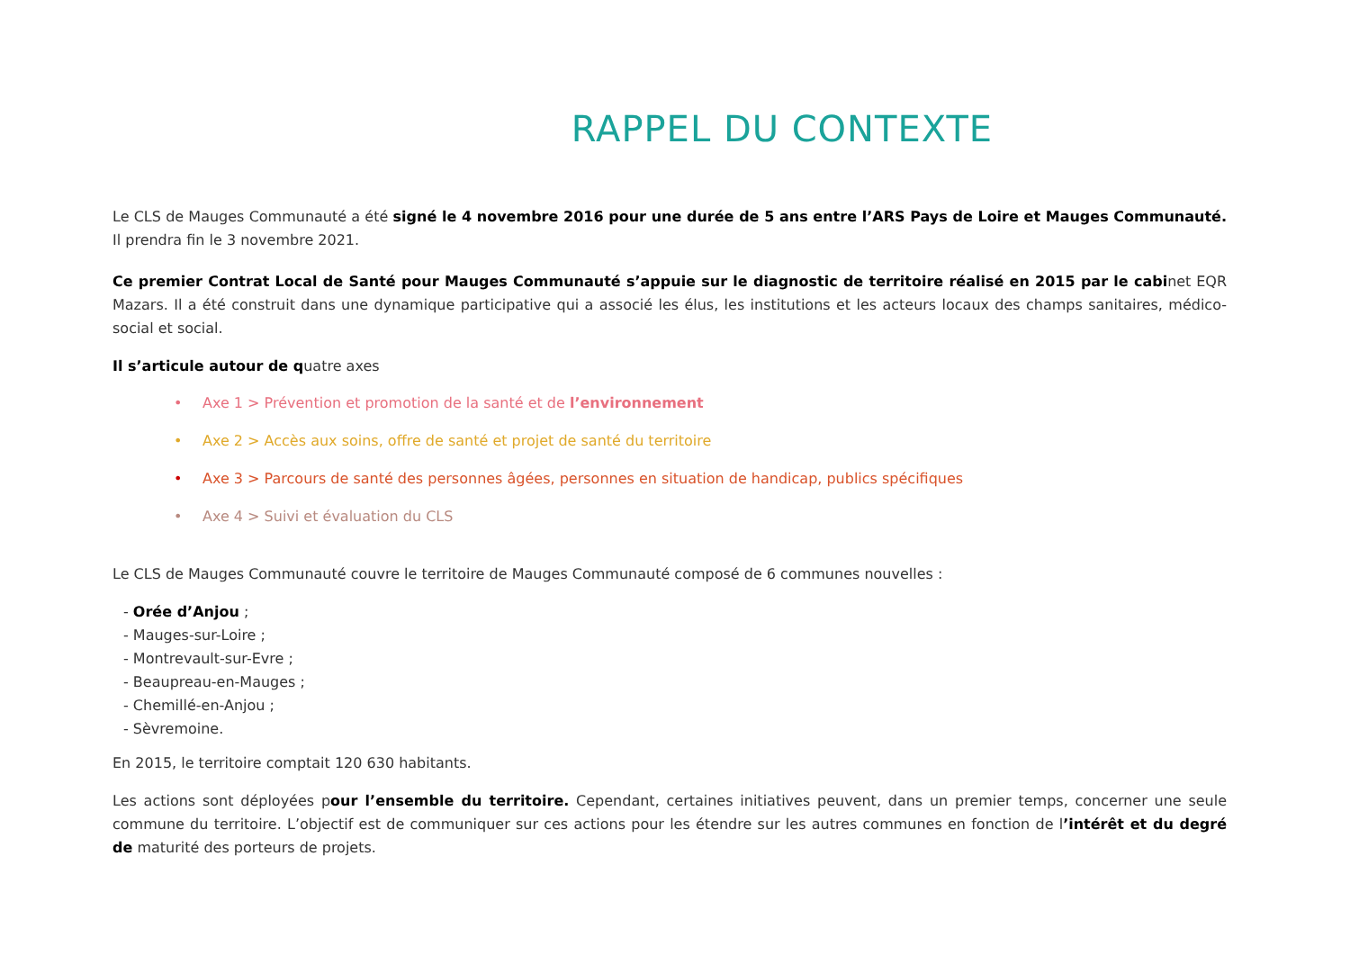RAPPEL DU CONTEXTE
Le CLS de Mauges Communauté a été signé le 4 novembre 2016 pour une durée de 5 ans entre l’ARS Pays de Loire et Mauges Communauté. Il prendra fin le 3 novembre 2021.
Ce premier Contrat Local de Santé pour Mauges Communauté s’appuie sur le diagnostic de territoire réalisé en 2015 par le cabinet EQR Mazars. Il a été construit dans une dynamique participative qui a associé les élus, les institutions et les acteurs locaux des champs sanitaires, médico-social et social.
Il s’articule autour de quatre axes
• Axe 1 > Prévention et promotion de la santé et de l’environnement
• Axe 2 > Accès aux soins, offre de santé et projet de santé du territoire
• Axe 3 > Parcours de santé des personnes âgées, personnes en situation de handicap, publics spécifiques
• Axe 4 > Suivi et évaluation du CLS
Le CLS de Mauges Communauté couvre le territoire de Mauges Communauté composé de 6 communes nouvelles :
- Orée d’Anjou ;
- Mauges-sur-Loire ;
- Montrevault-sur-Evre ;
- Beaupreau-en-Mauges ;
- Chemillé-en-Anjou ;
- Sèvremoine.
En 2015, le territoire comptait 120 630 habitants.
Les actions sont déployées pour l’ensemble du territoire. Cependant, certaines initiatives peuvent, dans un premier temps, concerner une seule commune du territoire. L’objectif est de communiquer sur ces actions pour les étendre sur les autres communes en fonction de l’intérêt et du degré de maturité des porteurs de projets.